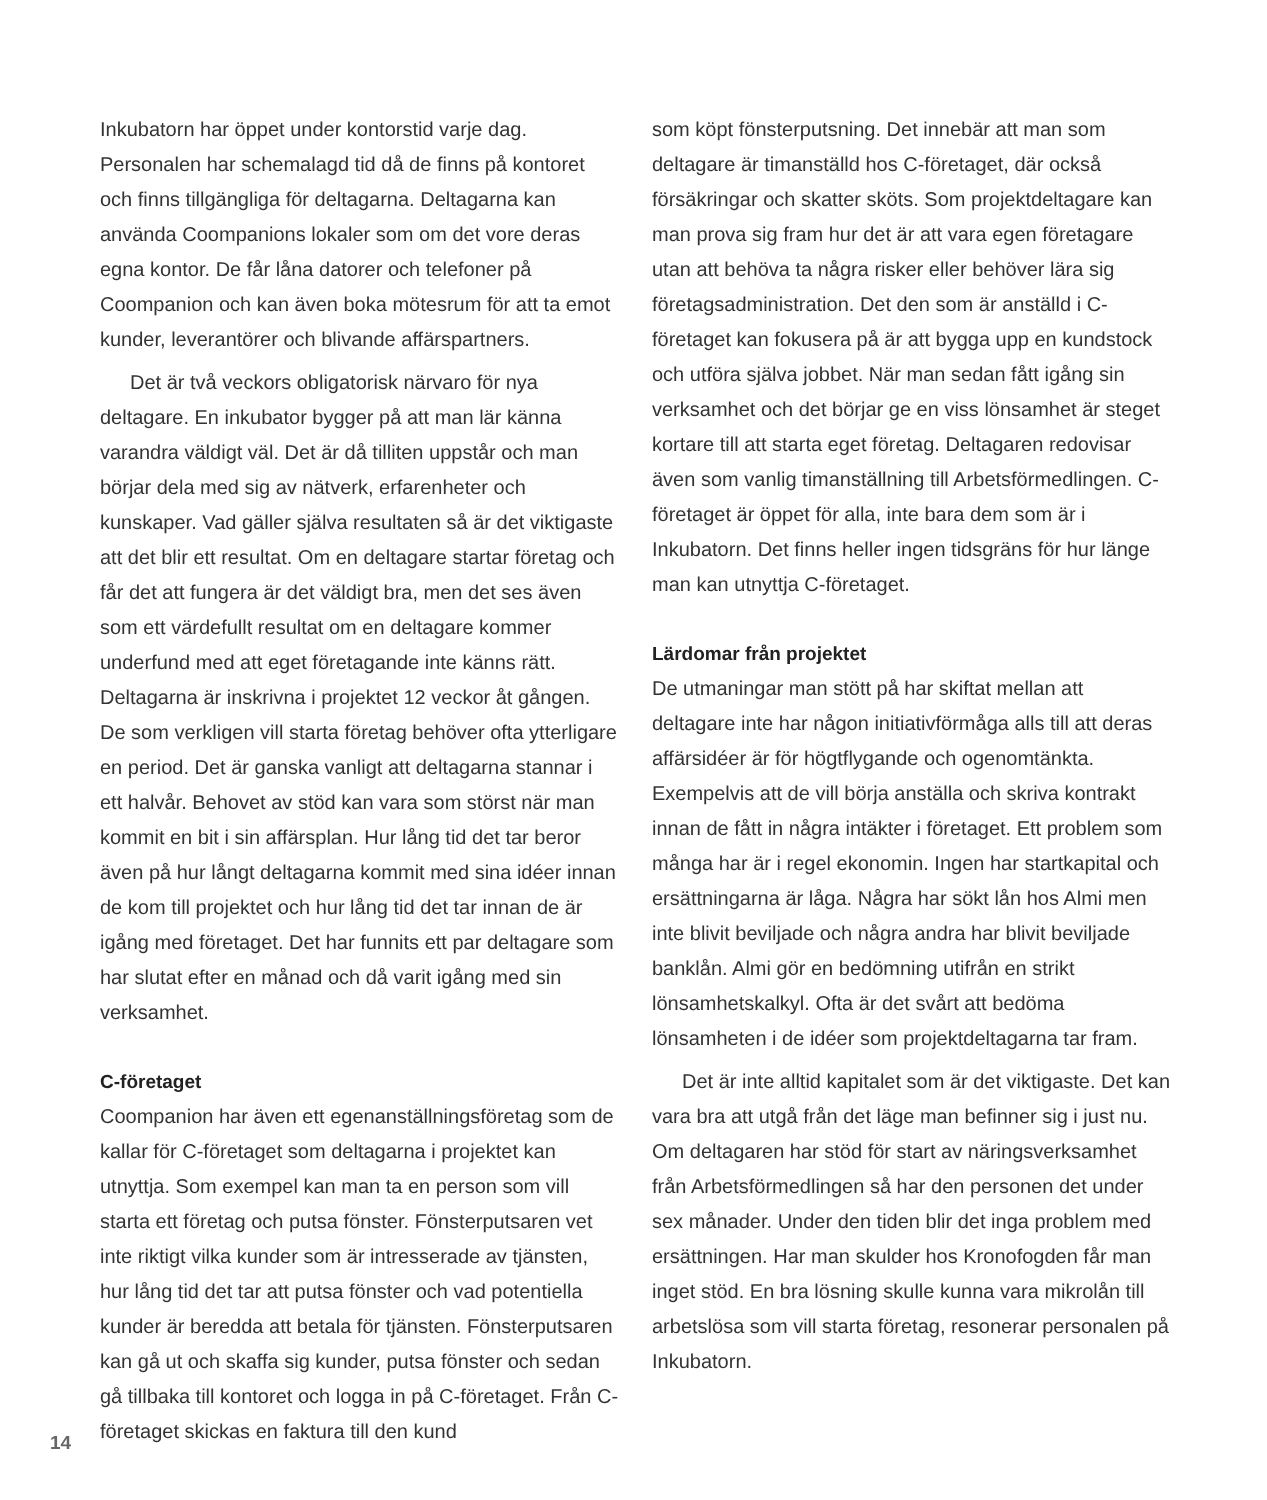Inkubatorn har öppet under kontorstid varje dag. Personalen har schemalagd tid då de finns på kontoret och finns tillgängliga för deltagarna. Deltagarna kan använda Coompanions lokaler som om det vore deras egna kontor. De får låna datorer och telefoner på Coompanion och kan även boka mötesrum för att ta emot kunder, leverantörer och blivande affärspartners.
Det är två veckors obligatorisk närvaro för nya deltagare. En inkubator bygger på att man lär känna varandra väldigt väl. Det är då tilliten uppstår och man börjar dela med sig av nätverk, erfarenheter och kunskaper. Vad gäller själva resultaten så är det viktigaste att det blir ett resultat. Om en deltagare startar företag och får det att fungera är det väldigt bra, men det ses även som ett värdefullt resultat om en deltagare kommer underfund med att eget företagande inte känns rätt. Deltagarna är inskrivna i projektet 12 veckor åt gången. De som verkligen vill starta företag behöver ofta ytterligare en period. Det är ganska vanligt att deltagarna stannar i ett halvår. Behovet av stöd kan vara som störst när man kommit en bit i sin affärsplan. Hur lång tid det tar beror även på hur långt deltagarna kommit med sina idéer innan de kom till projektet och hur lång tid det tar innan de är igång med företaget. Det har funnits ett par deltagare som har slutat efter en månad och då varit igång med sin verksamhet.
C-företaget
Coompanion har även ett egenanställningsföretag som de kallar för C-företaget som deltagarna i projektet kan utnyttja. Som exempel kan man ta en person som vill starta ett företag och putsa fönster. Fönsterputsaren vet inte riktigt vilka kunder som är intresserade av tjänsten, hur lång tid det tar att putsa fönster och vad potentiella kunder är beredda att betala för tjänsten. Fönsterputsaren kan gå ut och skaffa sig kunder, putsa fönster och sedan gå tillbaka till kontoret och logga in på C-företaget. Från C-företaget skickas en faktura till den kund
som köpt fönsterputsning. Det innebär att man som deltagare är timanställd hos C-företaget, där också försäkringar och skatter sköts. Som projektdeltagare kan man prova sig fram hur det är att vara egen företagare utan att behöva ta några risker eller behöver lära sig företagsadministration. Det den som är anställd i C-företaget kan fokusera på är att bygga upp en kundstock och utföra själva jobbet. När man sedan fått igång sin verksamhet och det börjar ge en viss lönsamhet är steget kortare till att starta eget företag. Deltagaren redovisar även som vanlig timanställning till Arbetsförmedlingen. C-företaget är öppet för alla, inte bara dem som är i Inkubatorn. Det finns heller ingen tidsgräns för hur länge man kan utnyttja C-företaget.
Lärdomar från projektet
De utmaningar man stött på har skiftat mellan att deltagare inte har någon initiativförmåga alls till att deras affärsidéer är för högtflygande och ogenomtänkta. Exempelvis att de vill börja anställa och skriva kontrakt innan de fått in några intäkter i företaget. Ett problem som många har är i regel ekonomin. Ingen har startkapital och ersättningarna är låga. Några har sökt lån hos Almi men inte blivit beviljade och några andra har blivit beviljade banklån. Almi gör en bedömning utifrån en strikt lönsamhetskalkyl. Ofta är det svårt att bedöma lönsamheten i de idéer som projektdeltagarna tar fram.
Det är inte alltid kapitalet som är det viktigaste. Det kan vara bra att utgå från det läge man befinner sig i just nu. Om deltagaren har stöd för start av näringsverksamhet från Arbetsförmedlingen så har den personen det under sex månader. Under den tiden blir det inga problem med ersättningen. Har man skulder hos Kronofogden får man inget stöd. En bra lösning skulle kunna vara mikrolån till arbetslösa som vill starta företag, resonerar personalen på Inkubatorn.
14